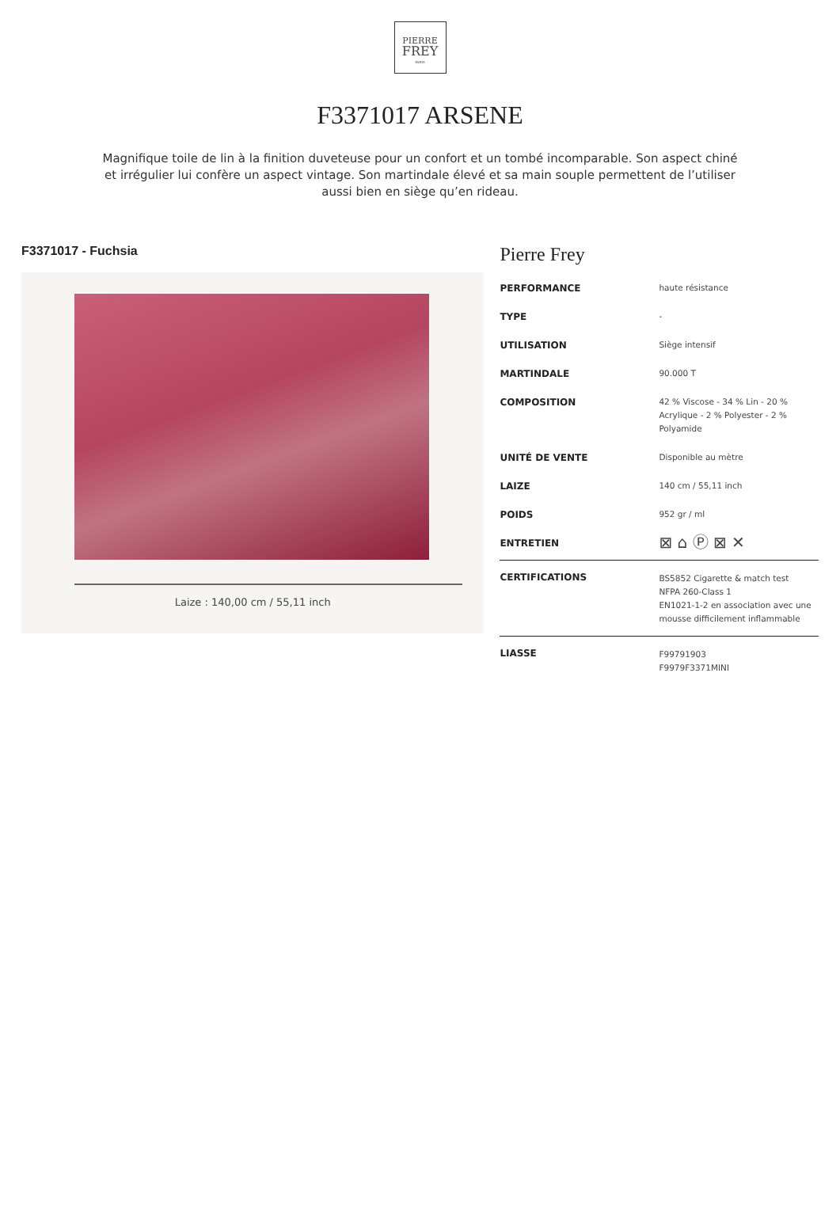PIERRE
FREY
PARIS
F3371017 ARSENE
Magnifique toile de lin à la finition duveteuse pour un confort et un tombé incomparable. Son aspect chiné et irrégulier lui confère un aspect vintage. Son martindale élevé et sa main souple permettent de l’utiliser aussi bien en siège qu’en rideau.
F3371017 - Fuchsia
Laize : 140,00 cm / 55,11 inch
Pierre Frey
| PERFORMANCE | haute résistance |
| TYPE | - |
| UTILISATION | Siège intensif |
| MARTINDALE | 90.000 T |
| COMPOSITION | 42 % Viscose - 34 % Lin - 20 % Acrylique - 2 % Polyester - 2 % Polyamide |
| UNITÉ DE VENTE | Disponible au mètre |
| LAIZE | 140 cm / 55,11 inch |
| POIDS | 952 gr / ml |
| ENTRETIEN | ⊠ ⌂ Ⓟ ⊠ ✕ |
| CERTIFICATIONS | BS5852 Cigarette & match test NFPA 260-Class 1 EN1021-1-2 en association avec une mousse difficilement inflammable |
| LIASSE | F99791903 F9979F3371MINI |